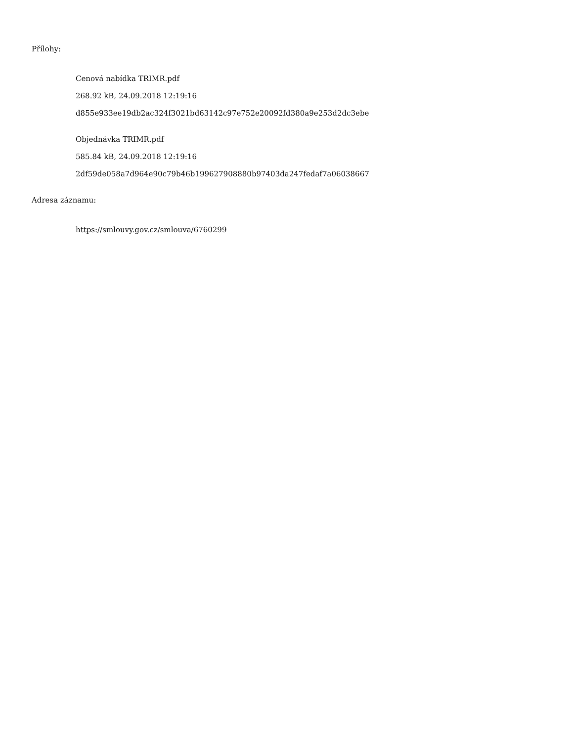Přílohy:
Cenová nabídka TRIMR.pdf
268.92 kB, 24.09.2018 12:19:16
d855e933ee19db2ac324f3021bd63142c97e752e20092fd380a9e253d2dc3ebe
Objednávka TRIMR.pdf
585.84 kB, 24.09.2018 12:19:16
2df59de058a7d964e90c79b46b199627908880b97403da247fedaf7a06038667
Adresa záznamu:
https://smlouvy.gov.cz/smlouva/6760299